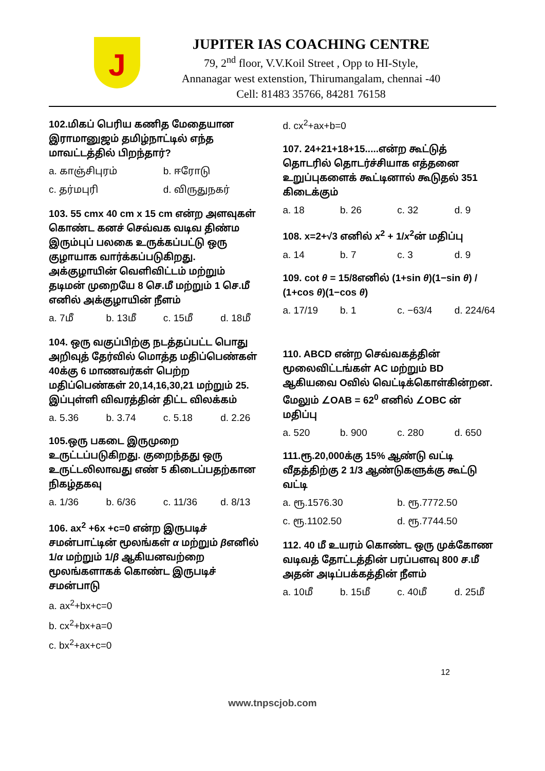J
JUPITER IAS COACHING CENTRE
79, 2<sup>nd</sup> floor, V.V.Koil Street , Opp to HI-Style,
Annanagar west extenstion, Thirumangalam, chennai -40
Cell: 81483 35766, 84281 76158
102.மிகப் பெரிய கணித மேதையான இராமானுஜம் தமிழ்நாட்டில் எந்த மாவட்டத்தில் பிறந்தார்?
a. காஞ்சிபுரம் b. ஈரோடு
c. தர்மபுரி d. விருதுநகர்
103. 55 cmx 40 cm x 15 cm என்ற அளவுகள் கொண்ட கனச் செவ்வக வடிவ திண்ம இரும்புப் பலகை உருக்கப்பட்டு ஒரு குழாயாக வார்க்கப்படுகிறது. அக்குழாயின் வெளிவிட்டம் மற்றும் தடிமன் முறையே 8 செ.மீ மற்றும் 1 செ.மீ எனில் அக்குழாயின் நீளம்
a. 7மீ b. 13மீ c. 15மீ d. 18மீ
104. ஒரு வகுப்பிற்கு நடத்தப்பட்ட பொது அறிவுத் தேர்வில் மொத்த மதிப்பெண்கள் 40க்கு 6 மாணவர்கள் பெற்ற மதிப்பெண்கள் 20,14,16,30,21 மற்றும் 25. இப்புள்ளி விவரத்தின் திட்ட விலக்கம்
a. 5.36 b. 3.74 c. 5.18 d. 2.26
105.ஒரு பகடை இருமுறை உருட்டப்படுகிறது. குறைந்தது ஒரு உருட்டலிலாவது எண் 5 கிடைப்பதற்கான நிகழ்தகவு
a. 1/36 b. 6/36 c. 11/36 d. 8/13
106. ax<sup>2</sup> +6x +c=0 என்ற இருபடிச் சமன்பாட்டின் மூலங்கள் α மற்றும் βஎனில் 1/α மற்றும் 1/β ஆகியனவற்றை மூலங்களாகக் கொண்ட இருபடிச் சமன்பாடு
a. ax<sup>2</sup>+bx+c=0
b. cx<sup>2</sup>+bx+a=0
c. bx<sup>2</sup>+ax+c=0
d. cx<sup>2</sup>+ax+b=0
107. 24+21+18+15.....என்ற கூட்டுத் தொடரில் தொடர்ச்சியாக எத்தனை உறுப்புகளைக் கூட்டினால் கூடுதல் 351 கிடைக்கும்
a. 18 b. 26 c. 32 d. 9
108. x=2+√3 எனில் x<sup>2</sup> + 1/x<sup>2</sup>ன் மதிப்பு
a. 14 b. 7 c. 3 d. 9
109. cot θ = 15/8எனில் (1+sin θ)(1−sin θ) / (1+cos θ)(1−cos θ)
a. 17/19 b. 1 c. −63/4 d. 224/64
110. ABCD என்ற செவ்வகத்தின் மூலைவிட்டங்கள் AC மற்றும் BD ஆகியவை Oவில் வெட்டிக்கொள்கின்றன. மேலும் ∠OAB = 62<sup>0</sup> எனில் ∠OBC ன் மதிப்பு
a. 520 b. 900 c. 280 d. 650
111.ரூ.20,000க்கு 15% ஆண்டு வட்டி வீதத்திற்கு 2 1/3 ஆண்டுகளுக்கு கூட்டு வட்டி
a. ரூ.1576.30 b. ரூ.7772.50
c. ரூ.1102.50 d. ரூ.7744.50
112. 40 மீ உயரம் கொண்ட ஒரு முக்கோண வடிவத் தோட்டத்தின் பரப்பளவு 800 ச.மீ அதன் அடிப்பக்கத்தின் நீளம்
a. 10மீ b. 15மீ c. 40மீ d. 25மீ
12
www.tnpscjob.com